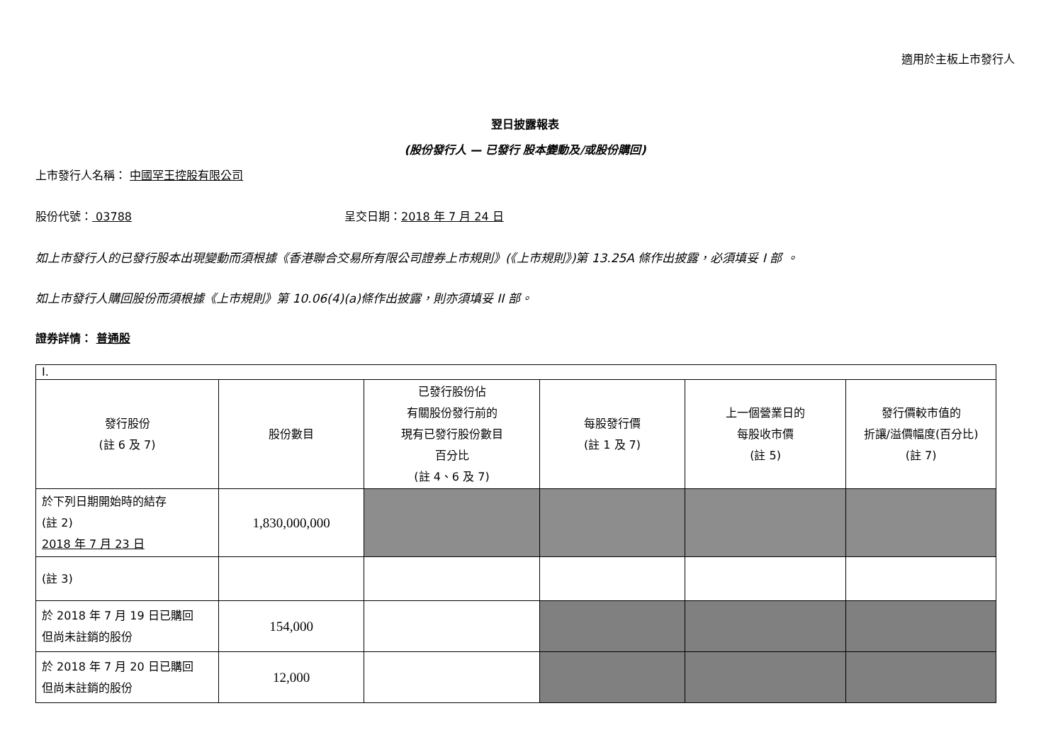適用於主板上市發行人
翌日披露報表
(股份發行人 — 已發行 股本變動及/或股份購回)
上市發行人名稱： 中國罕王控股有限公司
股份代號： 03788 呈交日期：2018 年 7 月 24 日
如上市發行人的已發行股本出現變動而須根據《香港聯合交易所有限公司證券上市規則》(《上市規則》)第 13.25A 條作出披露，必須填妥 I 部 。
如上市發行人購回股份而須根據《上市規則》第 10.06(4)(a)條作出披露，則亦須填妥 II 部。
證券詳情： 普通股
| I. | | | | | |
| 發行股份 (註 6 及 7) | 股份數目 | 已發行股份佔 有關股份發行前的 現有已發行股份數目 百分比 (註 4、6 及 7) | 每股發行價 (註 1 及 7) | 上一個營業日的 每股收市價 (註 5) | 發行價較市值的 折讓/溢價幅度(百分比) (註 7) |
| 於下列日期開始時的結存 (註 2) 2018 年 7 月 23 日 | 1,830,000,000 | | | | |
| (註 3) | | | | | |
| 於 2018 年 7 月 19 日已購回 但尚未註銷的股份 | 154,000 | | | | |
| 於 2018 年 7 月 20 日已購回 但尚未註銷的股份 | 12,000 | | | | |